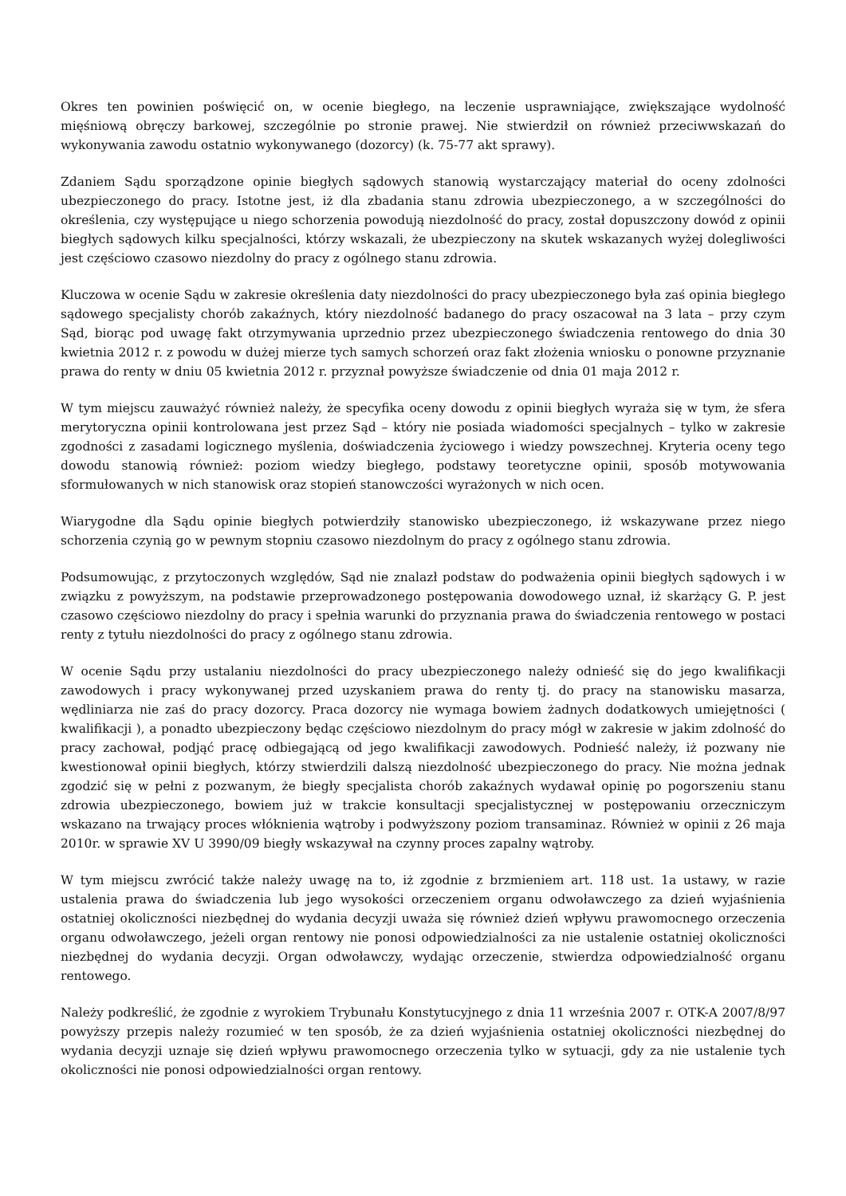Okres ten powinien poświęcić on, w ocenie biegłego, na leczenie usprawniające, zwiększające wydolność mięśniową obręczy barkowej, szczególnie po stronie prawej. Nie stwierdził on również przeciwwskazań do wykonywania zawodu ostatnio wykonywanego (dozorcy) (k. 75-77 akt sprawy).
Zdaniem Sądu sporządzone opinie biegłych sądowych stanowią wystarczający materiał do oceny zdolności ubezpieczonego do pracy. Istotne jest, iż dla zbadania stanu zdrowia ubezpieczonego, a w szczególności do określenia, czy występujące u niego schorzenia powodują niezdolność do pracy, został dopuszczony dowód z opinii biegłych sądowych kilku specjalności, którzy wskazali, że ubezpieczony na skutek wskazanych wyżej dolegliwości jest częściowo czasowo niezdolny do pracy z ogólnego stanu zdrowia.
Kluczowa w ocenie Sądu w zakresie określenia daty niezdolności do pracy ubezpieczonego była zaś opinia biegłego sądowego specjalisty chorób zakaźnych, który niezdolność badanego do pracy oszacował na 3 lata – przy czym Sąd, biorąc pod uwagę fakt otrzymywania uprzednio przez ubezpieczonego świadczenia rentowego do dnia 30 kwietnia 2012 r. z powodu w dużej mierze tych samych schorzeń oraz fakt złożenia wniosku o ponowne przyznanie prawa do renty w dniu 05 kwietnia 2012 r. przyznał powyższe świadczenie od dnia 01 maja 2012 r.
W tym miejscu zauważyć również należy, że specyfika oceny dowodu z opinii biegłych wyraża się w tym, że sfera merytoryczna opinii kontrolowana jest przez Sąd – który nie posiada wiadomości specjalnych – tylko w zakresie zgodności z zasadami logicznego myślenia, doświadczenia życiowego i wiedzy powszechnej. Kryteria oceny tego dowodu stanowią również: poziom wiedzy biegłego, podstawy teoretyczne opinii, sposób motywowania sformułowanych w nich stanowisk oraz stopień stanowczości wyrażonych w nich ocen.
Wiarygodne dla Sądu opinie biegłych potwierdziły stanowisko ubezpieczonego, iż wskazywane przez niego schorzenia czynią go w pewnym stopniu czasowo niezdolnym do pracy z ogólnego stanu zdrowia.
Podsumowując, z przytoczonych względów, Sąd nie znalazł podstaw do podważenia opinii biegłych sądowych i w związku z powyższym, na podstawie przeprowadzonego postępowania dowodowego uznał, iż skarżący G. P. jest czasowo częściowo niezdolny do pracy i spełnia warunki do przyznania prawa do świadczenia rentowego w postaci renty z tytułu niezdolności do pracy z ogólnego stanu zdrowia.
W ocenie Sądu przy ustalaniu niezdolności do pracy ubezpieczonego należy odnieść się do jego kwalifikacji zawodowych i pracy wykonywanej przed uzyskaniem prawa do renty tj. do pracy na stanowisku masarza, wędliniarza nie zaś do pracy dozorcy. Praca dozorcy nie wymaga bowiem żadnych dodatkowych umiejętności ( kwalifikacji ), a ponadto ubezpieczony będąc częściowo niezdolnym do pracy mógł w zakresie w jakim zdolność do pracy zachował, podjąć pracę odbiegającą od jego kwalifikacji zawodowych. Podnieść należy, iż pozwany nie kwestionował opinii biegłych, którzy stwierdzili dalszą niezdolność ubezpieczonego do pracy. Nie można jednak zgodzić się w pełni z pozwanym, że biegły specjalista chorób zakaźnych wydawał opinię po pogorszeniu stanu zdrowia ubezpieczonego, bowiem już w trakcie konsultacji specjalistycznej w postępowaniu orzeczniczym wskazano na trwający proces włóknienia wątroby i podwyższony poziom transaminaz. Również w opinii z 26 maja 2010r. w sprawie XV U 3990/09 biegły wskazywał na czynny proces zapalny wątroby.
W tym miejscu zwrócić także należy uwagę na to, iż zgodnie z brzmieniem art. 118 ust. 1a ustawy, w razie ustalenia prawa do świadczenia lub jego wysokości orzeczeniem organu odwoławczego za dzień wyjaśnienia ostatniej okoliczności niezbędnej do wydania decyzji uważa się również dzień wpływu prawomocnego orzeczenia organu odwoławczego, jeżeli organ rentowy nie ponosi odpowiedzialności za nie ustalenie ostatniej okoliczności niezbędnej do wydania decyzji. Organ odwoławczy, wydając orzeczenie, stwierdza odpowiedzialność organu rentowego.
Należy podkreślić, że zgodnie z wyrokiem Trybunału Konstytucyjnego z dnia 11 września 2007 r. OTK-A 2007/8/97 powyższy przepis należy rozumieć w ten sposób, że za dzień wyjaśnienia ostatniej okoliczności niezbędnej do wydania decyzji uznaje się dzień wpływu prawomocnego orzeczenia tylko w sytuacji, gdy za nie ustalenie tych okoliczności nie ponosi odpowiedzialności organ rentowy.